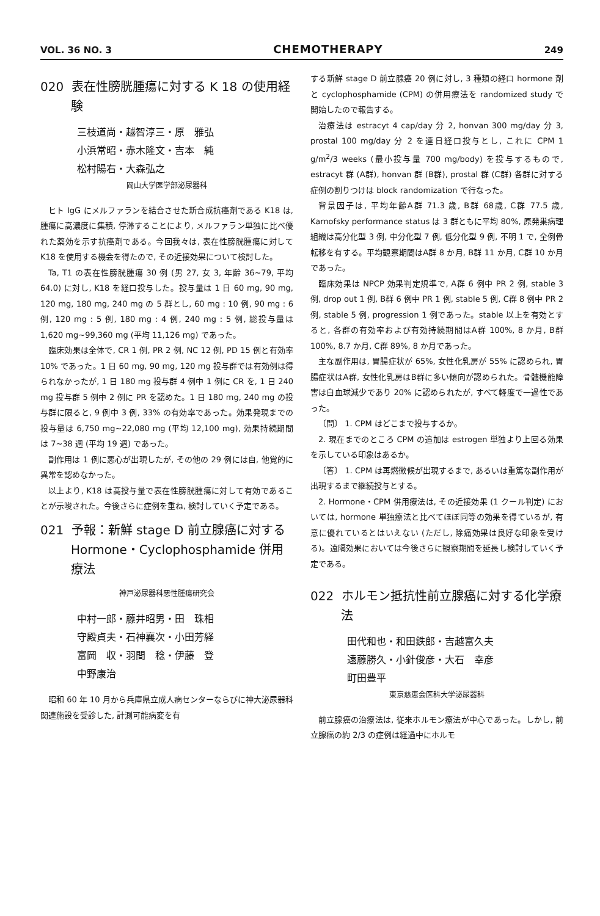VOL. 36 NO. 3 CHEMOTHERAPY 249
020 表在性膀胱腫瘍に対する K 18 の使用経験
三枝道尚・越智淳三・原　雅弘
小浜常昭・赤木隆文・吉本　純
松村陽右・大森弘之
岡山大学医学部泌尿器科
ヒト IgG にメルファランを結合させた新合成抗癌剤である K18 は, 腫瘍に高濃度に集積, 停滞することにより, メルファラン単独に比べ優れた薬効を示す抗癌剤である。今回我々は, 表在性膀胱腫瘍に対して K18 を使用する機会を得たので, その近接効果について検討した。
Ta, T1 の表在性膀胱腫瘍 30 例 (男 27, 女 3, 年齢 36~79, 平均 64.0) に対し, K18 を経口投与した。投与量は 1 日 60 mg, 90 mg, 120 mg, 180 mg, 240 mg の 5 群とし, 60 mg : 10 例, 90 mg : 6 例, 120 mg : 5 例, 180 mg : 4 例, 240 mg : 5 例, 総投与量は 1,620 mg~99,360 mg (平均 11,126 mg) であった。
臨床効果は全体で, CR 1 例, PR 2 例, NC 12 例, PD 15 例と有効率 10% であった。1 日 60 mg, 90 mg, 120 mg 投与群では有効例は得られなかったが, 1 日 180 mg 投与群 4 例中 1 例に CR を, 1 日 240 mg 投与群 5 例中 2 例に PR を認めた。1 日 180 mg, 240 mg の投与群に限ると, 9 例中 3 例, 33% の有効率であった。効果発現までの投与量は 6,750 mg~22,080 mg (平均 12,100 mg), 効果持続期間は 7~38 週 (平均 19 週) であった。
副作用は 1 例に悪心が出現したが, その他の 29 例には自, 他覚的に異常を認めなかった。
以上より, K18 は高投与量で表在性膀胱腫瘍に対して有効であることが示唆された。今後さらに症例を重ね, 検討していく予定である。
021 予報：新鮮 stage D 前立腺癌に対する Hormone・Cyclophosphamide 併用療法
神戸泌尿器科悪性腫瘍研究会
中村一郎・藤井昭男・田　珠相
守殿貞夫・石神襄次・小田芳経
富岡　収・羽間　稔・伊藤　登
中野康治
昭和 60 年 10 月から兵庫県立成人病センターならびに神大泌尿器科関連施設を受診した, 計測可能病変を有
する新鮮 stage D 前立腺癌 20 例に対し, 3 種類の経口 hormone 剤と cyclophosphamide (CPM) の併用療法を randomized study で開始したので報告する。
治療法は estracyt 4 cap/day 分 2, honvan 300 mg/day 分 3, prostal 100 mg/day 分 2 を連日経口投与とし, これに CPM 1 g/m<sup>2</sup>/3 weeks (最小投与量 700 mg/body) を投与するもので, estracyt 群 (A群), honvan 群 (B群), prostal 群 (C群) 各群に対する症例の割りつけは block randomization で行なった。
背景因子は, 平均年齢A群 71.3 歳, B群 68歳, C群 77.5 歳, Karnofsky performance status は 3 群ともに平均 80%, 原発巣病理組織は高分化型 3 例, 中分化型 7 例, 低分化型 9 例, 不明 1 で, 全例骨転移を有する。平均観察期間はA群 8 か月, B群 11 か月, C群 10 か月であった。
臨床効果は NPCP 効果判定規準で, A群 6 例中 PR 2 例, stable 3 例, drop out 1 例, B群 6 例中 PR 1 例, stable 5 例, C群 8 例中 PR 2 例, stable 5 例, progression 1 例であった。stable 以上を有効とすると, 各群の有効率および有効持続期間はA群 100%, 8 か月, B群 100%, 8.7 か月, C群 89%, 8 か月であった。
主な副作用は, 胃腸症状が 65%, 女性化乳房が 55% に認められ, 胃腸症状はA群, 女性化乳房はB群に多い傾向が認められた。骨髄機能障害は白血球減少であり 20% に認められたが, すべて軽度で一過性であった。
〔問〕 1. CPM はどこまで投与するか。
2. 現在までのところ CPM の追加は estrogen 単独より上回る効果を示している印象はあるか。
〔答〕 1. CPM は再燃徴候が出現するまで, あるいは重篤な副作用が出現するまで継続投与とする。
2. Hormone・CPM 併用療法は, その近接効果 (1 クール判定) においては, hormone 単独療法と比べてほぼ同等の効果を得ているが, 有意に優れているとはいえない (ただし, 除痛効果は良好な印象を受ける)。遠隔効果においては今後さらに観察期間を延長し検討していく予定である。
022 ホルモン抵抗性前立腺癌に対する化学療法
田代和也・和田鉄郎・吉越富久夫
遠藤勝久・小針俊彦・大石　幸彦
町田豊平
東京慈恵会医科大学泌尿器科
前立腺癌の治療法は, 従来ホルモン療法が中心であった。しかし, 前立腺癌の約 2/3 の症例は経過中にホルモ